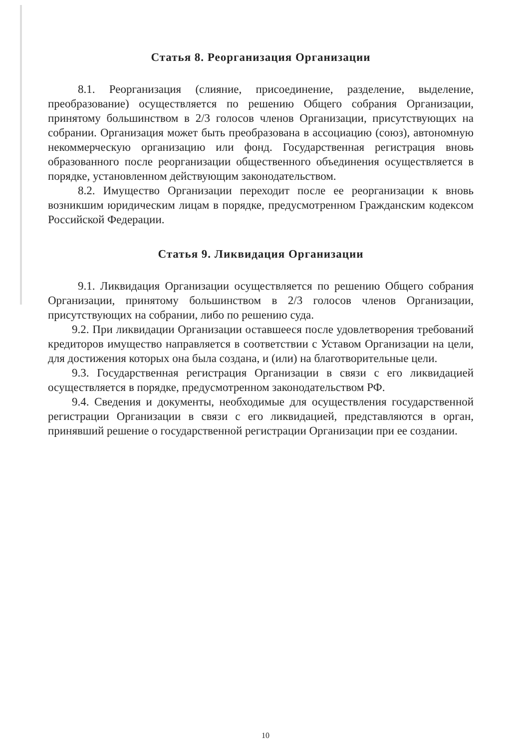Статья 8. Реорганизация Организации
8.1. Реорганизация (слияние, присоединение, разделение, выделение, преобразование) осуществляется по решению Общего собрания Организации, принятому большинством в 2/3 голосов членов Организации, присутствующих на собрании. Организация может быть преобразована в ассоциацию (союз), автономную некоммерческую организацию или фонд. Государственная регистрация вновь образованного после реорганизации общественного объединения осуществляется в порядке, установленном действующим законодательством.
8.2. Имущество Организации переходит после ее реорганизации к вновь возникшим юридическим лицам в порядке, предусмотренном Гражданским кодексом Российской Федерации.
Статья 9. Ликвидация Организации
9.1. Ликвидация Организации осуществляется по решению Общего собрания Организации, принятому большинством в 2/3 голосов членов Организации, присутствующих на собрании, либо по решению суда.
9.2. При ликвидации Организации оставшееся после удовлетворения требований кредиторов имущество направляется в соответствии с Уставом Организации на цели, для достижения которых она была создана, и (или) на благотворительные цели.
9.3. Государственная регистрация Организации в связи с его ликвидацией осуществляется в порядке, предусмотренном законодательством РФ.
9.4. Сведения и документы, необходимые для осуществления государственной регистрации Организации в связи с его ликвидацией, представляются в орган, принявший решение о государственной регистрации Организации при ее создании.
10